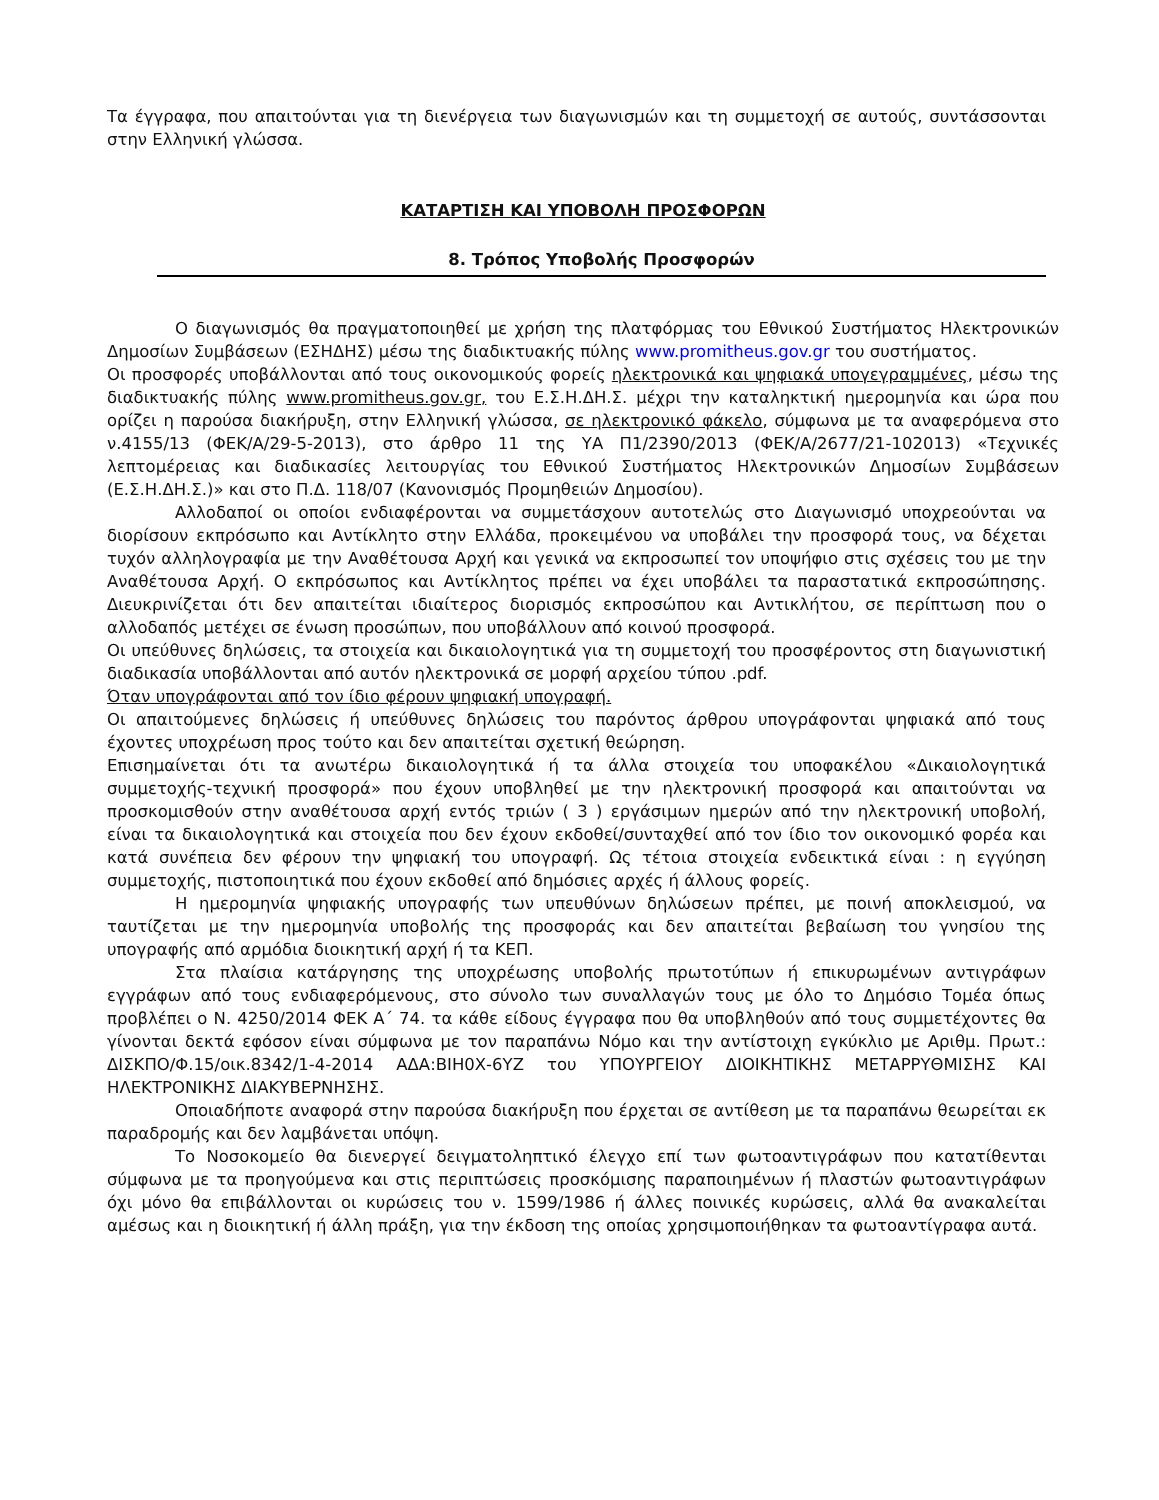Τα έγγραφα, που απαιτούνται για τη διενέργεια των διαγωνισμών και τη συμμετοχή σε αυτούς, συντάσσονται στην Ελληνική γλώσσα.
ΚΑΤΑΡΤΙΣΗ ΚΑΙ ΥΠΟΒΟΛΗ ΠΡΟΣΦΟΡΩΝ
8. Τρόπος Υποβολής Προσφορών
Ο διαγωνισμός θα πραγματοποιηθεί με χρήση της πλατφόρμας του Εθνικού Συστήματος Ηλεκτρονικών Δημοσίων Συμβάσεων (ΕΣΗΔΗΣ) μέσω της διαδικτυακής πύλης www.promitheus.gov.gr του συστήματος.
Οι προσφορές υποβάλλονται από τους οικονομικούς φορείς ηλεκτρονικά και ψηφιακά υπογεγραμμένες, μέσω της διαδικτυακής πύλης www.promitheus.gov.gr, του Ε.Σ.Η.ΔΗ.Σ. μέχρι την καταληκτική ημερομηνία και ώρα που ορίζει η παρούσα διακήρυξη, στην Ελληνική γλώσσα, σε ηλεκτρονικό φάκελο, σύμφωνα με τα αναφερόμενα στο ν.4155/13 (ΦΕΚ/Α/29-5-2013), στο άρθρο 11 της ΥΑ Π1/2390/2013 (ΦΕΚ/Α/2677/21-102013) «Τεχνικές λεπτομέρειας και διαδικασίες λειτουργίας του Εθνικού Συστήματος Ηλεκτρονικών Δημοσίων Συμβάσεων (Ε.Σ.Η.ΔΗ.Σ.)» και στο Π.Δ. 118/07 (Κανονισμός Προμηθειών Δημοσίου).
Αλλοδαποί οι οποίοι ενδιαφέρονται να συμμετάσχουν αυτοτελώς στο Διαγωνισμό υποχρεούνται να διορίσουν εκπρόσωπο και Αντίκλητο στην Ελλάδα, προκειμένου να υποβάλει την προσφορά τους, να δέχεται τυχόν αλληλογραφία με την Αναθέτουσα Αρχή και γενικά να εκπροσωπεί τον υποψήφιο στις σχέσεις του με την Αναθέτουσα Αρχή. Ο εκπρόσωπος και Αντίκλητος πρέπει να έχει υποβάλει τα παραστατικά εκπροσώπησης. Διευκρινίζεται ότι δεν απαιτείται ιδιαίτερος διορισμός εκπροσώπου και Αντικλήτου, σε περίπτωση που ο αλλοδαπός μετέχει σε ένωση προσώπων, που υποβάλλουν από κοινού προσφορά.
Οι υπεύθυνες δηλώσεις, τα στοιχεία και δικαιολογητικά για τη συμμετοχή του προσφέροντος στη διαγωνιστική διαδικασία υποβάλλονται από αυτόν ηλεκτρονικά σε μορφή αρχείου τύπου .pdf.
Όταν υπογράφονται από τον ίδιο φέρουν ψηφιακή υπογραφή.
Οι απαιτούμενες δηλώσεις ή υπεύθυνες δηλώσεις του παρόντος άρθρου υπογράφονται ψηφιακά από τους έχοντες υποχρέωση προς τούτο και δεν απαιτείται σχετική θεώρηση.
Επισημαίνεται ότι τα ανωτέρω δικαιολογητικά ή τα άλλα στοιχεία του υποφακέλου «Δικαιολογητικά συμμετοχής-τεχνική προσφορά» που έχουν υποβληθεί με την ηλεκτρονική προσφορά και απαιτούνται να προσκομισθούν στην αναθέτουσα αρχή εντός τριών ( 3 ) εργάσιμων ημερών από την ηλεκτρονική υποβολή, είναι τα δικαιολογητικά και στοιχεία που δεν έχουν εκδοθεί/συνταχθεί από τον ίδιο τον οικονομικό φορέα και κατά συνέπεια δεν φέρουν την ψηφιακή του υπογραφή. Ως τέτοια στοιχεία ενδεικτικά είναι : η εγγύηση συμμετοχής, πιστοποιητικά που έχουν εκδοθεί από δημόσιες αρχές ή άλλους φορείς.
Η ημερομηνία ψηφιακής υπογραφής των υπευθύνων δηλώσεων πρέπει, με ποινή αποκλεισμού, να ταυτίζεται με την ημερομηνία υποβολής της προσφοράς και δεν απαιτείται βεβαίωση του γνησίου της υπογραφής από αρμόδια διοικητική αρχή ή τα ΚΕΠ.
Στα πλαίσια κατάργησης της υποχρέωσης υποβολής πρωτοτύπων ή επικυρωμένων αντιγράφων εγγράφων από τους ενδιαφερόμενους, στο σύνολο των συναλλαγών τους με όλο το Δημόσιο Τομέα όπως προβλέπει ο Ν. 4250/2014 ΦΕΚ Α΄ 74. τα κάθε είδους έγγραφα που θα υποβληθούν από τους συμμετέχοντες θα γίνονται δεκτά εφόσον είναι σύμφωνα με τον παραπάνω Νόμο και την αντίστοιχη εγκύκλιο με Αριθμ. Πρωτ.: ΔΙΣΚΠΟ/Φ.15/οικ.8342/1-4-2014 ΑΔΑ:ΒΙΗ0Χ-6ΥΖ του ΥΠΟΥΡΓΕΙΟΥ ΔΙΟΙΚΗΤΙΚΗΣ ΜΕΤΑΡΡΥΘΜΙΣΗΣ ΚΑΙ ΗΛΕΚΤΡΟΝΙΚΗΣ ΔΙΑΚΥΒΕΡΝΗΣΗΣ.
Οποιαδήποτε αναφορά στην παρούσα διακήρυξη που έρχεται σε αντίθεση με τα παραπάνω θεωρείται εκ παραδρομής και δεν λαμβάνεται υπόψη.
Το Νοσοκομείο θα διενεργεί δειγματοληπτικό έλεγχο επί των φωτοαντιγράφων που κατατίθενται σύμφωνα με τα προηγούμενα και στις περιπτώσεις προσκόμισης παραποιημένων ή πλαστών φωτοαντιγράφων όχι μόνο θα επιβάλλονται οι κυρώσεις του ν. 1599/1986 ή άλλες ποινικές κυρώσεις, αλλά θα ανακαλείται αμέσως και η διοικητική ή άλλη πράξη, για την έκδοση της οποίας χρησιμοποιήθηκαν τα φωτοαντίγραφα αυτά.